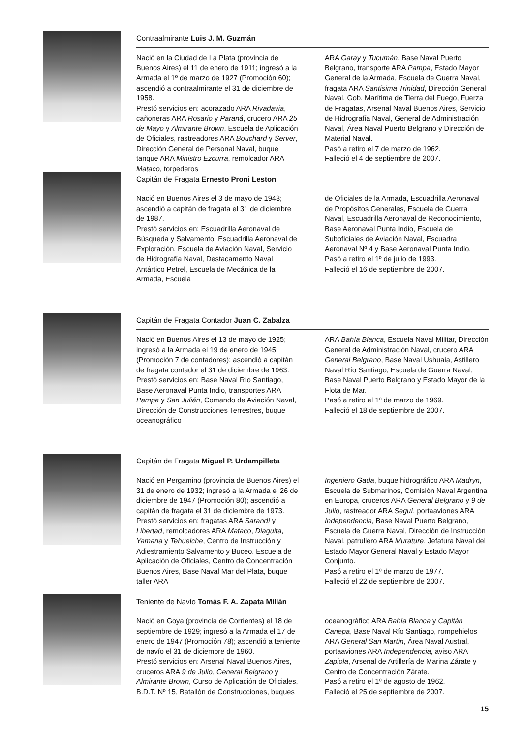Contraalmirante Luis J. M. Guzmán
Nació en la Ciudad de La Plata (provincia de Buenos Aires) el 11 de enero de 1911; ingresó a la Armada el 1º de marzo de 1927 (Promoción 60); ascendió a contraalmirante el 31 de diciembre de 1958.
Prestó servicios en: acorazado ARA Rivadavia, cañoneras ARA Rosario y Paraná, crucero ARA 25 de Mayo y Almirante Brown, Escuela de Aplicación de Oficiales, rastreadores ARA Bouchard y Server, Dirección General de Personal Naval, buque tanque ARA Ministro Ezcurra, remolcador ARA Mataco, torpederos
ARA Garay y Tucumán, Base Naval Puerto Belgrano, transporte ARA Pampa, Estado Mayor General de la Armada, Escuela de Guerra Naval, fragata ARA Santísima Trinidad, Dirección General Naval, Gob. Marítima de Tierra del Fuego, Fuerza de Fragatas, Arsenal Naval Buenos Aires, Servicio de Hidrografía Naval, General de Administración Naval, Área Naval Puerto Belgrano y Dirección de Material Naval.
Pasó a retiro el 7 de marzo de 1962.
Falleció el 4 de septiembre de 2007.
Capitán de Fragata Ernesto Proni Leston
Nació en Buenos Aires el 3 de mayo de 1943; ascendió a capitán de fragata el 31 de diciembre de 1987.
Prestó servicios en: Escuadrilla Aeronaval de Búsqueda y Salvamento, Escuadrilla Aeronaval de Exploración, Escuela de Aviación Naval, Servicio de Hidrografía Naval, Destacamento Naval Antártico Petrel, Escuela de Mecánica de la Armada, Escuela
de Oficiales de la Armada, Escuadrilla Aeronaval de Propósitos Generales, Escuela de Guerra Naval, Escuadrilla Aeronaval de Reconocimiento, Base Aeronaval Punta Indio, Escuela de Suboficiales de Aviación Naval, Escuadra Aeronaval Nº 4 y Base Aeronaval Punta Indio.
Pasó a retiro el 1º de julio de 1993.
Falleció el 16 de septiembre de 2007.
Capitán de Fragata Contador Juan C. Zabalza
Nació en Buenos Aires el 13 de mayo de 1925; ingresó a la Armada el 19 de enero de 1945 (Promoción 7 de contadores); ascendió a capitán de fragata contador el 31 de diciembre de 1963.
Prestó servicios en: Base Naval Río Santiago, Base Aeronaval Punta Indio, transportes ARA Pampa y San Julián, Comando de Aviación Naval, Dirección de Construcciones Terrestres, buque oceanográfico
ARA Bahía Blanca, Escuela Naval Militar, Dirección General de Administración Naval, crucero ARA General Belgrano, Base Naval Ushuaia, Astillero Naval Río Santiago, Escuela de Guerra Naval, Base Naval Puerto Belgrano y Estado Mayor de la Flota de Mar.
Pasó a retiro el 1º de marzo de 1969.
Falleció el 18 de septiembre de 2007.
Capitán de Fragata Miguel P. Urdampilleta
Nació en Pergamino (provincia de Buenos Aires) el 31 de enero de 1932; ingresó a la Armada el 26 de diciembre de 1947 (Promoción 80); ascendió a capitán de fragata el 31 de diciembre de 1973.
Prestó servicios en: fragatas ARA Sarandí y Libertad, remolcadores ARA Mataco, Diaguita, Yamana y Tehuelche, Centro de Instrucción y Adiestramiento Salvamento y Buceo, Escuela de Aplicación de Oficiales, Centro de Concentración Buenos Aires, Base Naval Mar del Plata, buque taller ARA
Ingeniero Gada, buque hidrográfico ARA Madryn, Escuela de Submarinos, Comisión Naval Argentina en Europa, cruceros ARA General Belgrano y 9 de Julio, rastreador ARA Seguí, portaaviones ARA Independencia, Base Naval Puerto Belgrano, Escuela de Guerra Naval, Dirección de Instrucción Naval, patrullero ARA Murature, Jefatura Naval del Estado Mayor General Naval y Estado Mayor Conjunto.
Pasó a retiro el 1º de marzo de 1977.
Falleció el 22 de septiembre de 2007.
Teniente de Navío Tomás F. A. Zapata Millán
Nació en Goya (provincia de Corrientes) el 18 de septiembre de 1929; ingresó a la Armada el 17 de enero de 1947 (Promoción 78); ascendió a teniente de navío el 31 de diciembre de 1960.
Prestó servicios en: Arsenal Naval Buenos Aires, cruceros ARA 9 de Julio, General Belgrano y Almirante Brown, Curso de Aplicación de Oficiales, B.D.T. Nº 15, Batallón de Construcciones, buques
oceanográfico ARA Bahía Blanca y Capitán Canepa, Base Naval Río Santiago, rompehielos ARA General San Martín, Área Naval Austral, portaaviones ARA Independencia, aviso ARA Zapiola, Arsenal de Artillería de Marina Zárate y Centro de Concentración Zárate.
Pasó a retiro el 1º de agosto de 1962.
Falleció el 25 de septiembre de 2007.
15